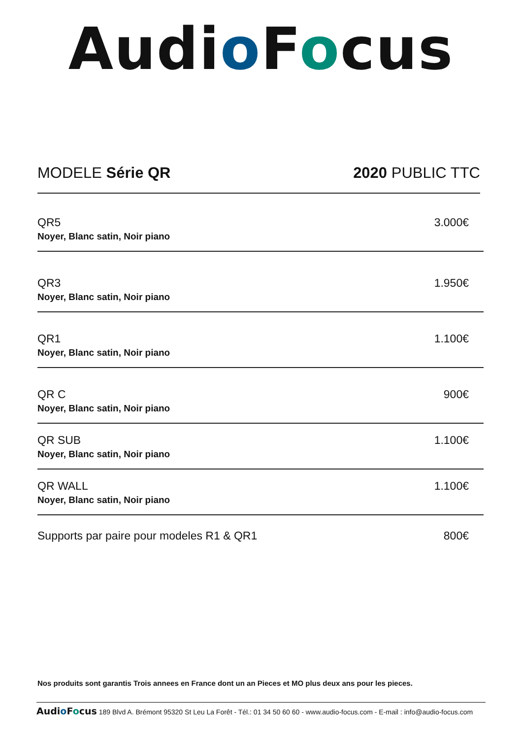Audio Focus
MODELE Série QR 2020 PUBLIC TTC
| QR5 Noyer, Blanc satin, Noir piano | 3.000€ |
| QR3 Noyer, Blanc satin, Noir piano | 1.950€ |
| QR1 Noyer, Blanc satin, Noir piano | 1.100€ |
| QR C Noyer, Blanc satin, Noir piano | 900€ |
| QR SUB Noyer, Blanc satin, Noir piano | 1.100€ |
| QR WALL Noyer, Blanc satin, Noir piano | 1.100€ |
| Supports par paire pour modeles R1 & QR1 | 800€ |
Nos produits sont garantis Trois annees en France dont un an Pieces et MO plus deux ans pour les pieces.
Audio Focus 189 Blvd A. Brémont 95320 St Leu La Forêt - Tél.: 01 34 50 60 60 - www.audio-focus.com - E-mail : info@audio-focus.com